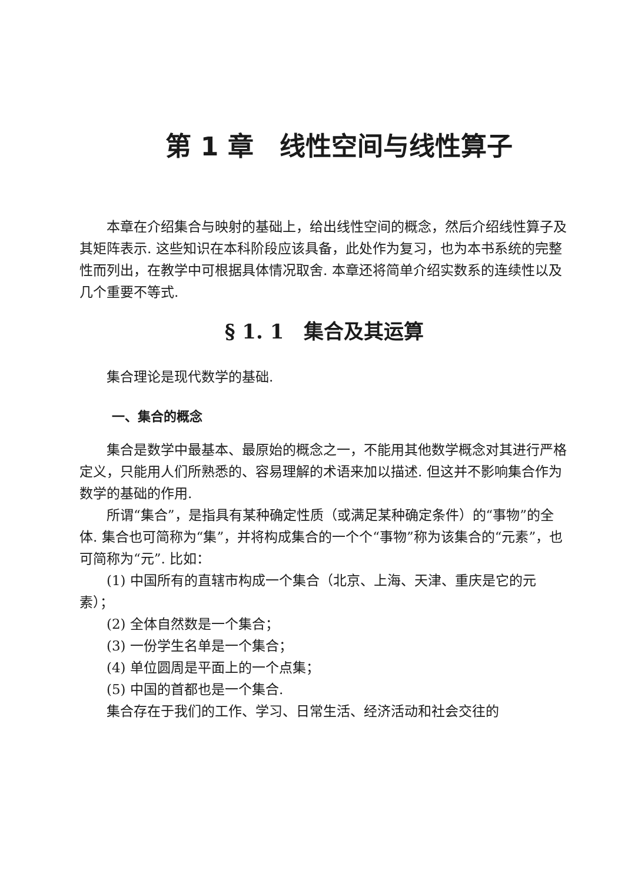第 1 章　线性空间与线性算子
本章在介绍集合与映射的基础上，给出线性空间的概念，然后介绍线性算子及其矩阵表示. 这些知识在本科阶段应该具备，此处作为复习，也为本书系统的完整性而列出，在教学中可根据具体情况取舍. 本章还将简单介绍实数系的连续性以及几个重要不等式.
§ 1. 1　集合及其运算
集合理论是现代数学的基础.
一、集合的概念
集合是数学中最基本、最原始的概念之一，不能用其他数学概念对其进行严格定义，只能用人们所熟悉的、容易理解的术语来加以描述. 但这并不影响集合作为数学的基础的作用.
所谓“集合”，是指具有某种确定性质（或满足某种确定条件）的“事物”的全体. 集合也可简称为“集”，并将构成集合的一个个“事物”称为该集合的“元素”，也可简称为“元”. 比如：
(1) 中国所有的直辖市构成一个集合（北京、上海、天津、重庆是它的元素）；
(2) 全体自然数是一个集合；
(3) 一份学生名单是一个集合；
(4) 单位圆周是平面上的一个点集；
(5) 中国的首都也是一个集合.
集合存在于我们的工作、学习、日常生活、经济活动和社会交往的